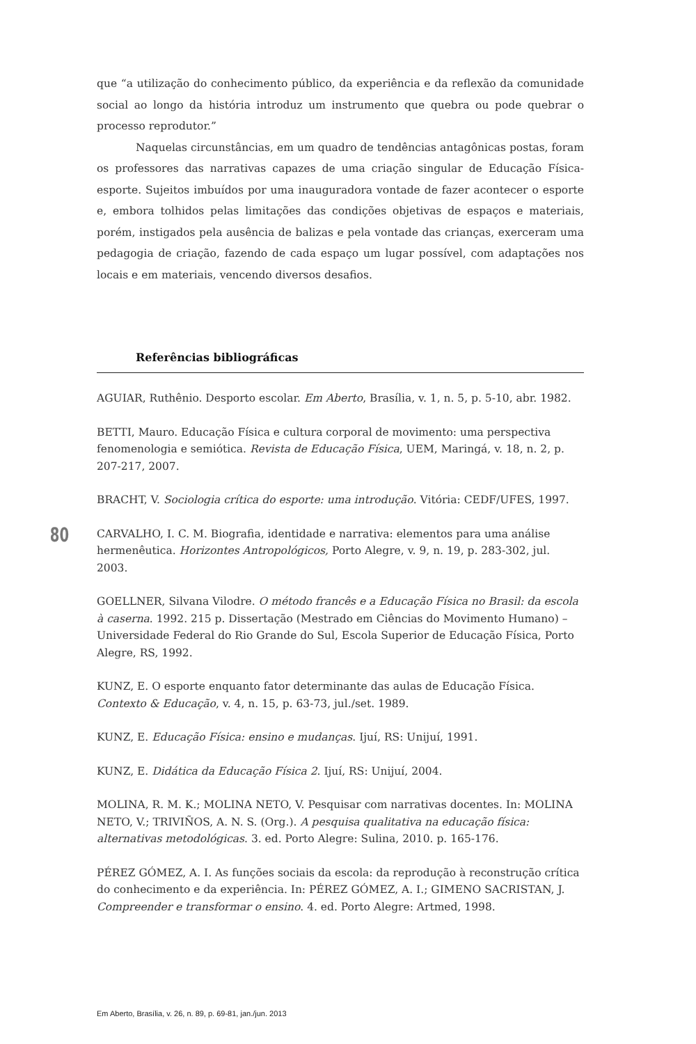que “a utilização do conhecimento público, da experiência e da reflexão da comunidade social ao longo da história introduz um instrumento que quebra ou pode quebrar o processo reprodutor.”
Naquelas circunstâncias, em um quadro de tendências antagônicas postas, foram os professores das narrativas capazes de uma criação singular de Educação Física-esporte. Sujeitos imbuídos por uma inauguradora vontade de fazer acontecer o esporte e, embora tolhidos pelas limitações das condições objetivas de espaços e materiais, porém, instigados pela ausência de balizas e pela vontade das crianças, exerceram uma pedagogia de criação, fazendo de cada espaço um lugar possível, com adaptações nos locais e em materiais, vencendo diversos desafios.
Referências bibliográficas
AGUIAR, Ruthênio. Desporto escolar. Em Aberto, Brasília, v. 1, n. 5, p. 5-10, abr. 1982.
BETTI, Mauro. Educação Física e cultura corporal de movimento: uma perspectiva fenomenologia e semiótica. Revista de Educação Física, UEM, Maringá, v. 18, n. 2, p. 207-217, 2007.
BRACHT, V. Sociologia crítica do esporte: uma introdução. Vitória: CEDF/UFES, 1997.
CARVALHO, I. C. M. Biografia, identidade e narrativa: elementos para uma análise hermenêutica. Horizontes Antropológicos, Porto Alegre, v. 9, n. 19, p. 283-302, jul. 2003.
GOELLNER, Silvana Vilodre. O método francês e a Educação Física no Brasil: da escola à caserna. 1992. 215 p. Dissertação (Mestrado em Ciências do Movimento Humano) – Universidade Federal do Rio Grande do Sul, Escola Superior de Educação Física, Porto Alegre, RS, 1992.
KUNZ, E. O esporte enquanto fator determinante das aulas de Educação Física. Contexto & Educação, v. 4, n. 15, p. 63-73, jul./set. 1989.
KUNZ, E. Educação Física: ensino e mudanças. Ijuí, RS: Unijuí, 1991.
KUNZ, E. Didática da Educação Física 2. Ijuí, RS: Unijuí, 2004.
MOLINA, R. M. K.; MOLINA NETO, V. Pesquisar com narrativas docentes. In: MOLINA NETO, V.; TRIVIÑOS, A. N. S. (Org.). A pesquisa qualitativa na educação física: alternativas metodológicas. 3. ed. Porto Alegre: Sulina, 2010. p. 165-176.
PÉREZ GÓMEZ, A. I. As funções sociais da escola: da reprodução à reconstrução crítica do conhecimento e da experiência. In: PÉREZ GÓMEZ, A. I.; GIMENO SACRISTAN, J. Compreender e transformar o ensino. 4. ed. Porto Alegre: Artmed, 1998.
80
Em Aberto, Brasília, v. 26, n. 89, p. 69-81, jan./jun. 2013